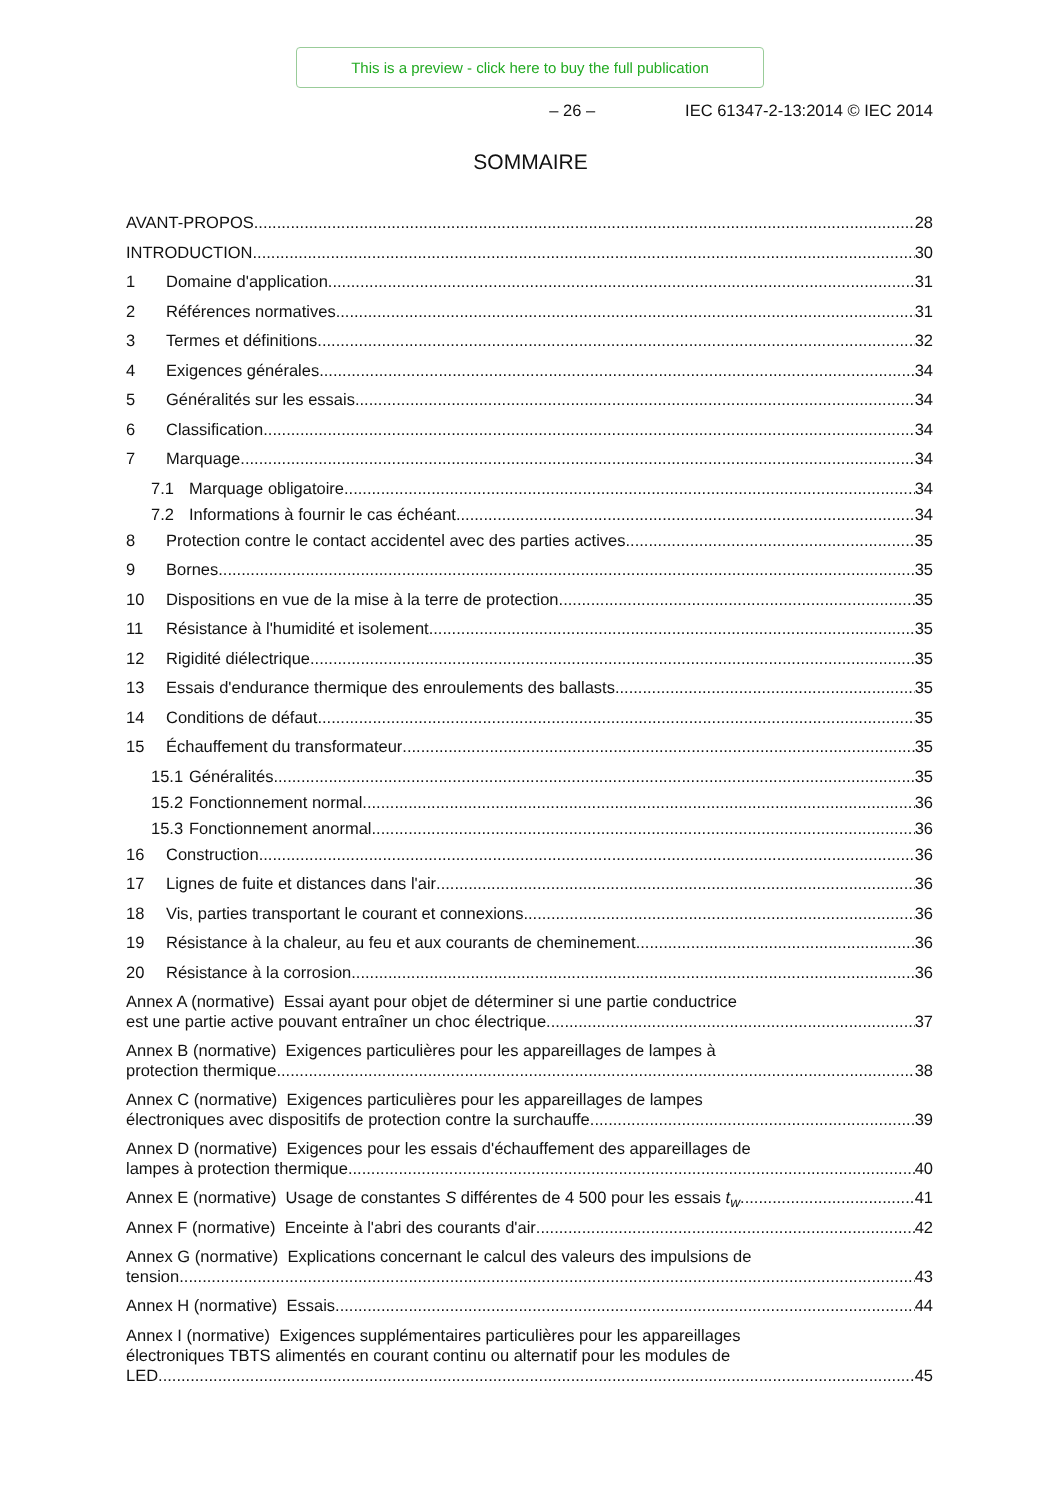This is a preview - click here to buy the full publication
– 26 – IEC 61347-2-13:2014 © IEC 2014
SOMMAIRE
AVANT-PROPOS 28
INTRODUCTION 30
1 Domaine d'application 31
2 Références normatives 31
3 Termes et définitions 32
4 Exigences générales 34
5 Généralités sur les essais 34
6 Classification 34
7 Marquage 34
7.1 Marquage obligatoire 34
7.2 Informations à fournir le cas échéant 34
8 Protection contre le contact accidentel avec des parties actives 35
9 Bornes 35
10 Dispositions en vue de la mise à la terre de protection 35
11 Résistance à l'humidité et isolement 35
12 Rigidité diélectrique 35
13 Essais d'endurance thermique des enroulements des ballasts 35
14 Conditions de défaut 35
15 Échauffement du transformateur 35
15.1 Généralités 35
15.2 Fonctionnement normal 36
15.3 Fonctionnement anormal 36
16 Construction 36
17 Lignes de fuite et distances dans l'air 36
18 Vis, parties transportant le courant et connexions 36
19 Résistance à la chaleur, au feu et aux courants de cheminement 36
20 Résistance à la corrosion 36
Annex A (normative) Essai ayant pour objet de déterminer si une partie conductrice
est une partie active pouvant entraîner un choc électrique 37
Annex B (normative) Exigences particulières pour les appareillages de lampes à
protection thermique 38
Annex C (normative) Exigences particulières pour les appareillages de lampes
électroniques avec dispositifs de protection contre la surchauffe 39
Annex D (normative) Exigences pour les essais d'échauffement des appareillages de
lampes à protection thermique 40
Annex E (normative) Usage de constantes S différentes de 4 500 pour les essais t<sub>w</sub> 41
Annex F (normative) Enceinte à l'abri des courants d'air 42
Annex G (normative) Explications concernant le calcul des valeurs des impulsions de
tension 43
Annex H (normative) Essais 44
Annex I (normative) Exigences supplémentaires particulières pour les appareillages
électroniques TBTS alimentés en courant continu ou alternatif pour les modules de
LED 45